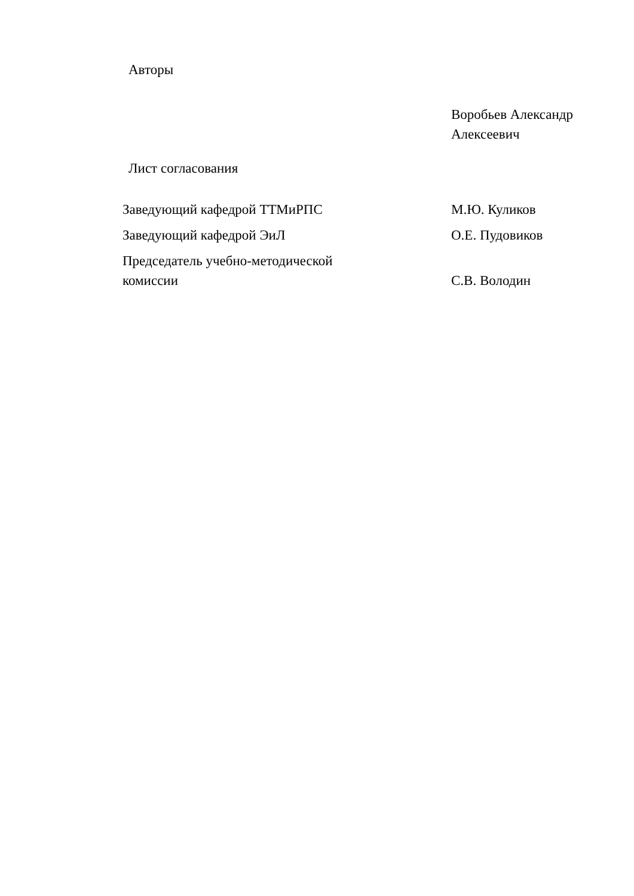Авторы
Воробьев Александр
Алексеевич
Лист согласования
Заведующий кафедрой ТТМиРПС М.Ю. Куликов
Заведующий кафедрой ЭиЛ О.Е. Пудовиков
Председатель учебно-методической
комиссии
С.В. Володин